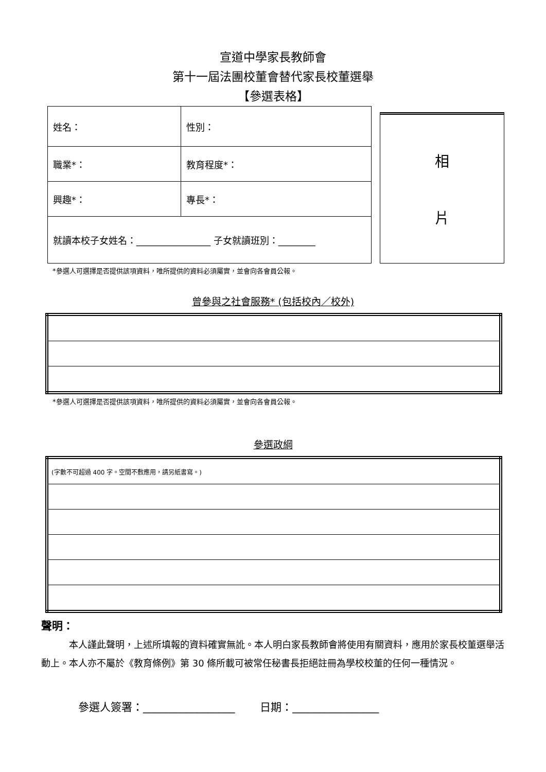宣道中學家長教師會
第十一屆法團校董會替代家長校董選舉
【參選表格】
| 姓名： | 性別： |
| 職業*： | 教育程度*： |
| 興趣*： | 專長*： |
| 就讀本校子女姓名：________________ 子女就讀班別：________ | |
相
片
*參選人可選擇是否提供該項資料，唯所提供的資料必須屬實，並會向各會員公報。
曾參與之社會服務* (包括校內／校外)
*參選人可選擇是否提供該項資料，唯所提供的資料必須屬實，並會向各會員公報。
參選政綱
| (字數不可超過 400 字。空間不敷應用，請另紙書寫。) |
聲明：
　　　本人謹此聲明，上述所填報的資料確實無訛。本人明白家長教師會將使用有關資料，應用於家長校董選舉活動上。本人亦不屬於《教育條例》第 30 條所載可被常任秘書長拒絕註冊為學校校董的任何一種情況。
參選人簽署：_________________　　 日期：________________